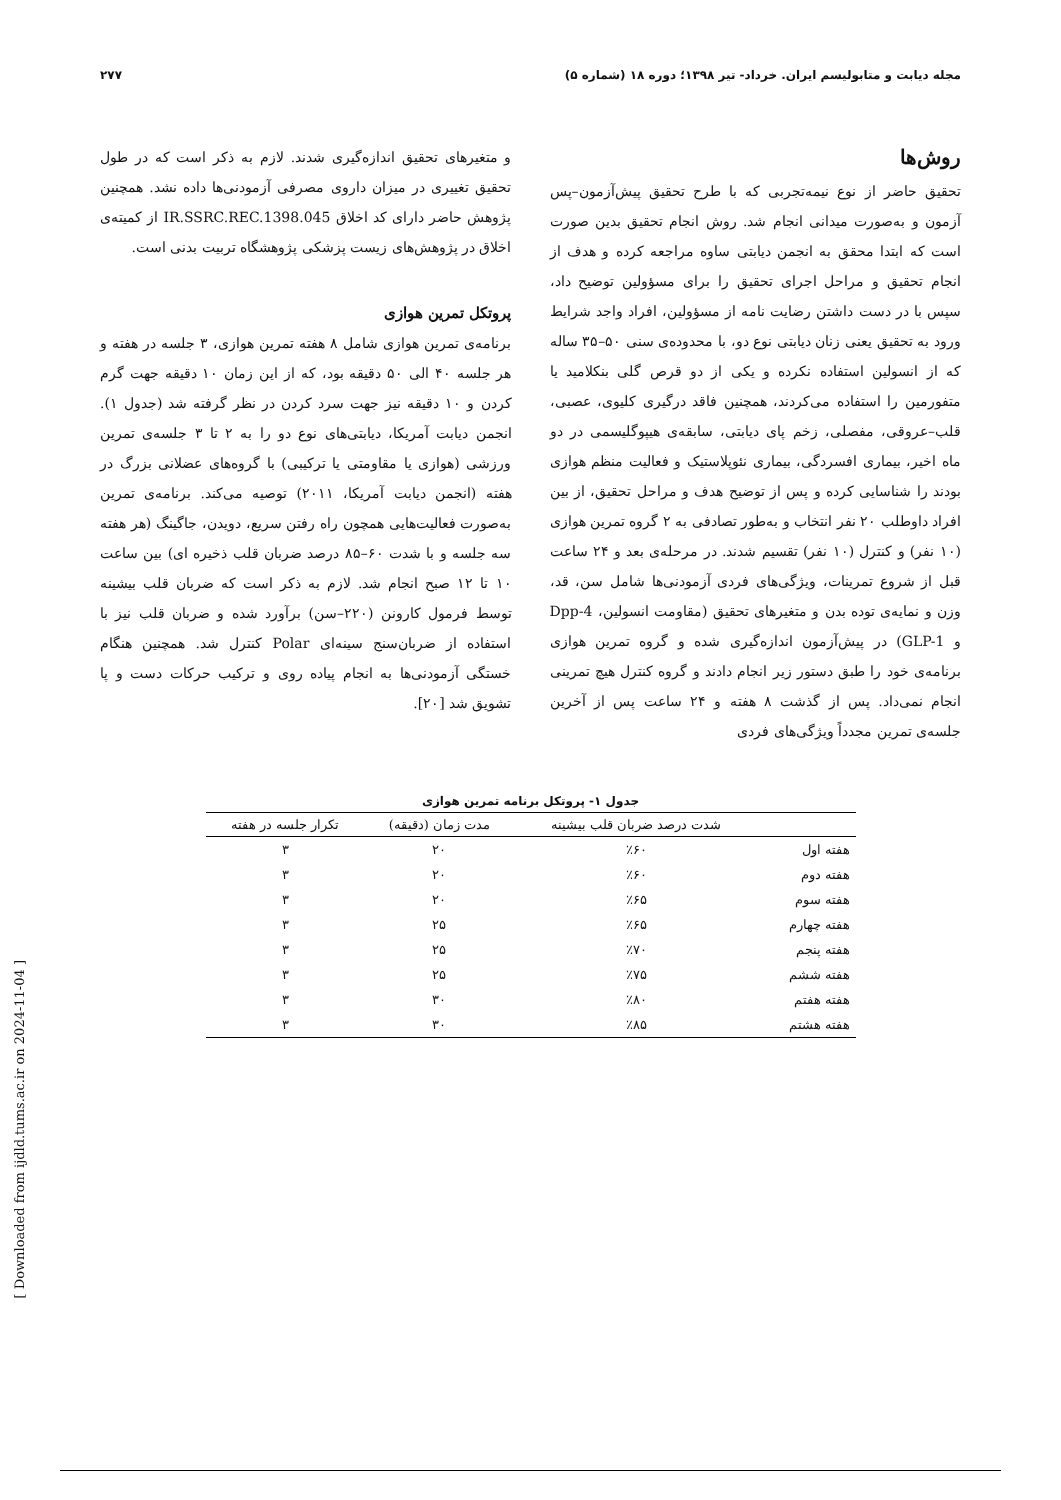۲۷۷ مجله دیابت و متابولیسم ایران. خرداد- تیر ۱۳۹۸؛ دوره ۱۸ (شماره ۵)
روش‌ها
تحقیق حاضر از نوع نیمه‌تجربی که با طرح تحقیق پیش‌آزمون–پس آزمون و به‌صورت میدانی انجام شد. روش انجام تحقیق بدین صورت است که ابتدا محقق به انجمن دیابتی ساوه مراجعه کرده و هدف از انجام تحقیق و مراحل اجرای تحقیق را برای مسؤولین توضیح داد، سپس با در دست داشتن رضایت نامه از مسؤولین، افراد واجد شرایط ورود به تحقیق یعنی زنان دیابتی نوع دو، با محدوده‌ی سنی ۵۰–۳۵ ساله که از انسولین استفاده نکرده و یکی از دو قرص گلی بنکلامید یا متفورمین را استفاده می‌کردند، همچنین فاقد درگیری کلیوی، عصبی، قلب–عروقی، مفصلی، زخم پای دیابتی، سابقه‌ی هیپوگلیسمی در دو ماه اخیر، بیماری افسردگی، بیماری نئوپلاستیک و فعالیت منظم هوازی بودند را شناسایی کرده و پس از توضیح هدف و مراحل تحقیق، از بین افراد داوطلب ۲۰ نفر انتخاب و به‌طور تصادفی به ۲ گروه تمرین هوازی (۱۰ نفر) و کنترل (۱۰ نفر) تقسیم شدند. در مرحله‌ی بعد و ۲۴ ساعت قبل از شروع تمرینات، ویژگی‌های فردی آزمودنی‌ها شامل سن، قد، وزن و نمایه‌ی توده بدن و متغیرهای تحقیق (مقاومت انسولین، Dpp-4 و GLP-1) در پیش‌آزمون اندازه‌گیری شده و گروه تمرین هوازی برنامه‌ی خود را طبق دستور زیر انجام دادند و گروه کنترل هیچ تمرینی انجام نمی‌داد. پس از گذشت ۸ هفته و ۲۴ ساعت پس از آخرین جلسه‌ی تمرین مجدداً ویژگی‌های فردی
و متغیرهای تحقیق اندازه‌گیری شدند. لازم به ذکر است که در طول تحقیق تغییری در میزان داروی مصرفی آزمودنی‌ها داده نشد. همچنین پژوهش حاضر دارای کد اخلاق IR.SSRC.REC.1398.045 از کمیته‌ی اخلاق در پژوهش‌های زیست پزشکی پژوهشگاه تربیت بدنی است.
پروتکل تمرین هوازی
برنامه‌ی تمرین هوازی شامل ۸ هفته تمرین هوازی، ۳ جلسه در هفته و هر جلسه ۴۰ الی ۵۰ دقیقه بود، که از این زمان ۱۰ دقیقه جهت گرم کردن و ۱۰ دقیقه نیز جهت سرد کردن در نظر گرفته شد (جدول ۱). انجمن دیابت آمریکا، دیابتی‌های نوع دو را به ۲ تا ۳ جلسه‌ی تمرین ورزشی (هوازی یا مقاومتی یا ترکیبی) با گروه‌های عضلانی بزرگ در هفته (انجمن دیابت آمریکا، ۲۰۱۱) توصیه می‌کند. برنامه‌ی تمرین به‌صورت فعالیت‌هایی همچون راه رفتن سریع، دویدن، جاگینگ (هر هفته سه جلسه و با شدت ۶۰–۸۵ درصد ضربان قلب ذخیره ای) بین ساعت ۱۰ تا ۱۲ صبح انجام شد. لازم به ذکر است که ضربان قلب بیشینه توسط فرمول کارونن (۲۲۰–سن) برآورد شده و ضربان قلب نیز با استفاده از ضربان‌سنج سینه‌ای Polar کنترل شد. همچنین هنگام خستگی آزمودنی‌ها به انجام پیاده روی و ترکیب حرکات دست و پا تشویق شد [۲۰].
جدول ۱- پروتکل برنامه تمرین هوازی
| | شدت درصد ضربان قلب بیشینه | مدت زمان (دقیقه) | تکرار جلسه در هفته |
| --- | --- | --- | --- |
| هفته اول | ٪۶۰ | ۲۰ | ۳ |
| هفته دوم | ٪۶۰ | ۲۰ | ۳ |
| هفته سوم | ٪۶۵ | ۲۰ | ۳ |
| هفته چهارم | ٪۶۵ | ۲۵ | ۳ |
| هفته پنجم | ٪۷۰ | ۲۵ | ۳ |
| هفته ششم | ٪۷۵ | ۲۵ | ۳ |
| هفته هفتم | ٪۸۰ | ۳۰ | ۳ |
| هفته هشتم | ٪۸۵ | ۳۰ | ۳ |
[ Downloaded from ijdld.tums.ac.ir on 2024-11-04 ]